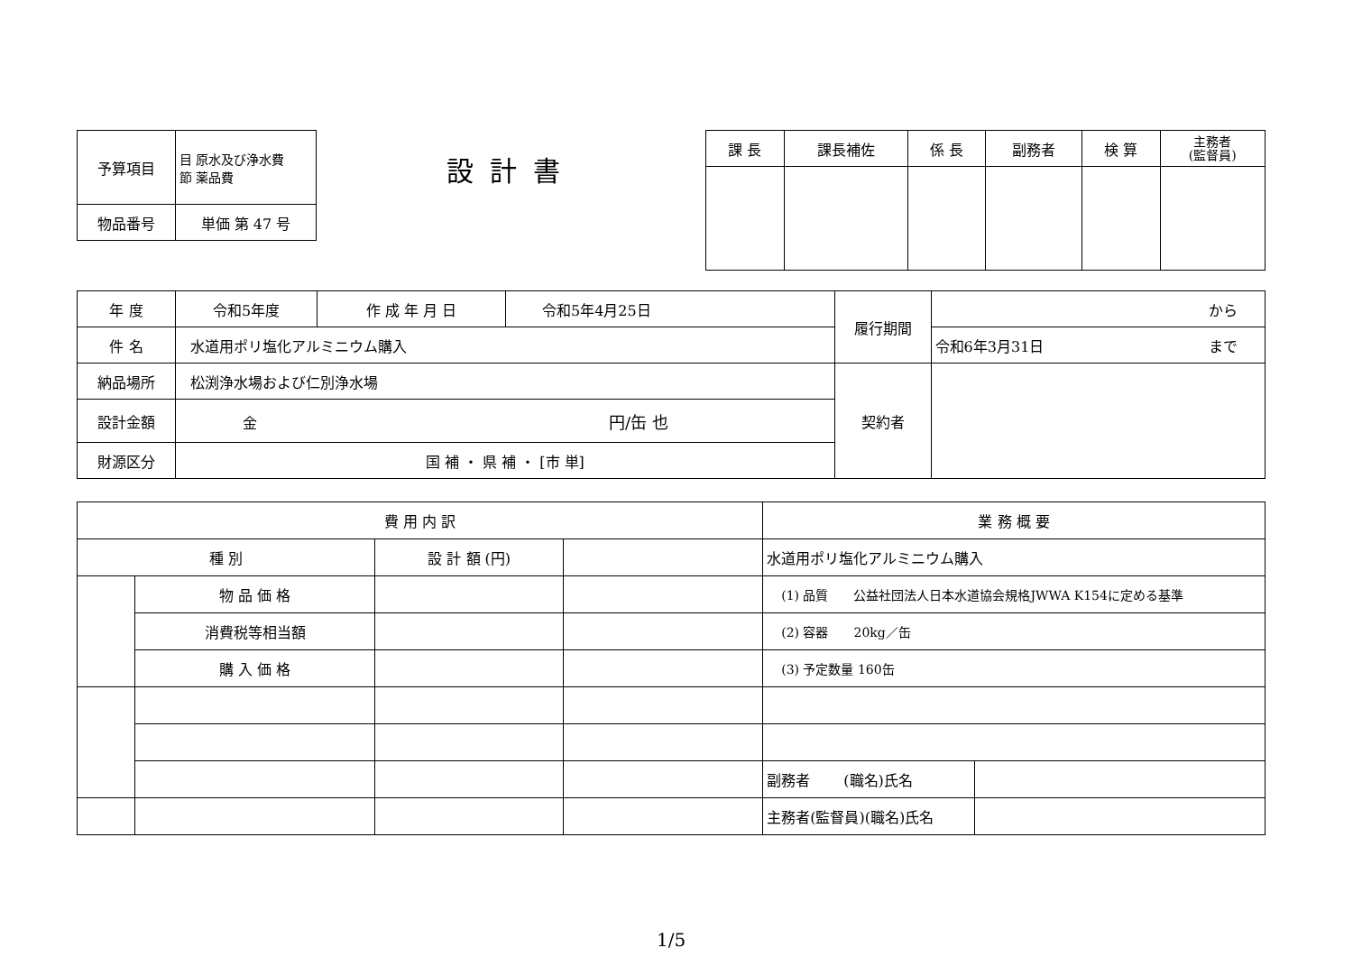| 予算項目 | 目 原水及び浄水費 節 薬品費 |
| 物品番号 | 単価 第 47 号 |
設計書
| 課 長 | 課長補佐 | 係 長 | 副務者 | 検 算 | 主務者 (監督員) |
| 年 度 | 令和5年度 | 作 成 年 月 日 | 令和5年4月25日 | 履行期間 | から |
| 件 名 | 水道用ポリ塩化アルミニウム購入 | | | | 令和6年3月31日 まで |
| 納品場所 | 松渕浄水場および仁別浄水場 | | | 契約者 | |
| 設計金額 | 金 円/缶 也 | | | | |
| 財源区分 | 国 補 ・ 県 補 ・ [市 単] | | | | |
| 費 用 内 訳 | | | | 業 務 概 要 | |
| 種 別 | | 設 計 額 (円) | | 水道用ポリ塩化アルミニウム購入 | |
| | 物 品 価 格 | | | (1) 品質 公益社団法人日本水道協会規格JWWA K154に定める基準 | |
| | 消費税等相当額 | | | (2) 容器 20kg／缶 | |
| | 購 入 価 格 | | | (3) 予定数量 160缶 | |
| | | | | 副務者 (職名)氏名 | |
| | | | | 主務者(監督員)(職名)氏名 | |
1/5